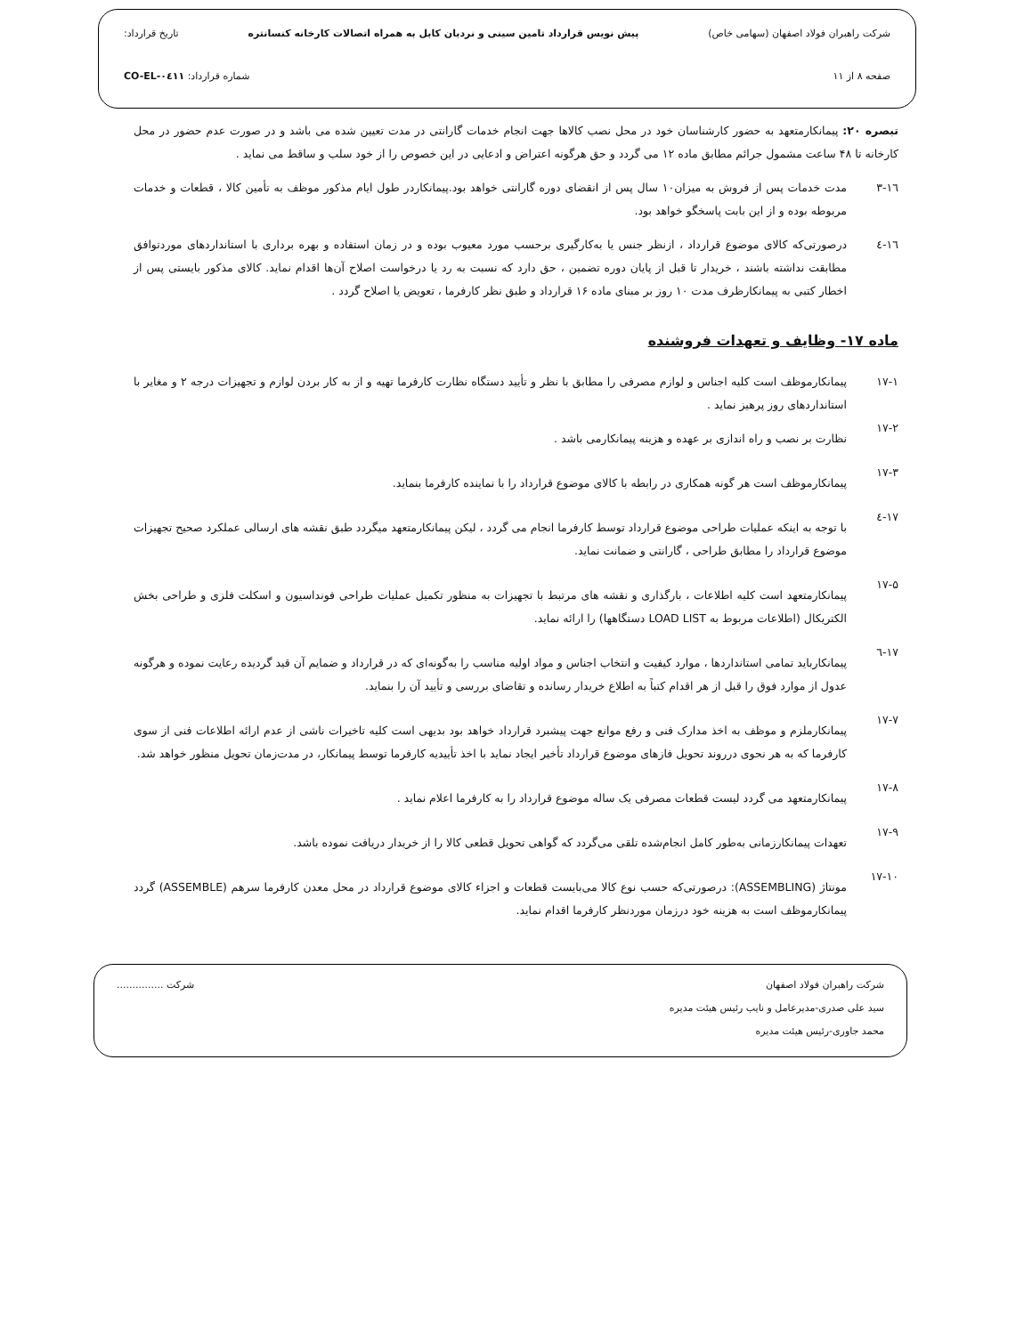شرکت راهبران فولاد اصفهان (سهامی خاص) پیش نویس قرارداد تامین سینی و نردبان کابل به همراه اتصالات کارخانه کنسانتره تاریخ قرارداد:
صفحه ۸ از ۱۱ شماره قرارداد: CO-EL-۰٤۱۱
تبصره ۲۰: پیمانکارمتعهد به حضور کارشناسان خود در محل نصب کالاها جهت انجام خدمات گارانتی در مدت تعیین شده می باشد و در صورت عدم حضور در محل کارخانه تا ۴۸ ساعت مشمول جرائم مطابق ماده ۱۲ می گردد و حق هرگونه اعتراض و ادعایی در این خصوص را از خود سلب و ساقط می نماید .
۱٦-۳ مدت خدمات پس از فروش به میزان۱۰ سال پس از انقضای دوره گارانتی خواهد بود.پیمانکاردر طول ایام مذکور موظف به تأمین کالا ، قطعات و خدمات مربوطه بوده و از این بابت پاسخگو خواهد بود.
۱٦-٤ درصورتی‌که کالای موضوع قرارداد ، ازنظر جنس یا به‌کارگیری برحسب مورد معیوب بوده و در زمان استفاده و بهره برداری با استانداردهای موردتوافق مطابقت نداشته باشند ، خریدار تا قبل از پایان دوره تضمین ، حق دارد که نسبت به رد یا درخواست اصلاح آن‌ها اقدام نماید. کالای مذکور بایستی پس از اخطار کتبی به پیمانکارظرف مدت ۱۰ روز بر مبنای ماده ۱۶ قرارداد و طبق نظر کارفرما ، تعویض یا اصلاح گردد .
ماده ۱۷- وظایف و تعهدات فروشنده
۱۷-۱ پیمانکارموظف است کلیه اجناس و لوازم مصرفی را مطابق با نظر و تأیید دستگاه نظارت کارفرما تهیه و از به کار بردن لوازم و تجهیزات درجه ۲ و مغایر با استانداردهای روز پرهیز نماید .
۱۷-۲
نظارت بر نصب و راه اندازی بر عهده و هزینه پیمانکارمی باشد .
۱۷-۳
پیمانکارموظف است هر گونه همکاری در رابطه با کالای موضوع قرارداد را با نماینده کارفرما بنماید.
۱۷-٤
با توجه به اینکه عملیات طراحی موضوع قرارداد توسط کارفرما انجام می گردد ، لیکن پیمانکارمتعهد میگردد طبق نقشه های ارسالی عملکرد صحیح تجهیزات موضوع قرارداد را مطابق طراحی ، گارانتی و ضمانت نماید.
۱۷-۵
پیمانکارمتعهد است کلیه اطلاعات ، بارگذاری و نقشه های مرتبط با تجهیزات به منظور تکمیل عملیات طراحی فونداسیون و اسکلت فلزی و طراحی بخش الکتریکال (اطلاعات مربوط به LOAD LIST دستگاهها) را ارائه نماید.
۱۷-٦
پیمانکارباید تمامی استانداردها ، موارد کیفیت و انتخاب اجناس و مواد اولیه مناسب را به‌گونه‌ای که در قرارداد و ضمایم آن قید گردیده رعایت نموده و هرگونه عدول از موارد فوق را قبل از هر اقدام کتباً به اطلاع خریدار رسانده و تقاضای بررسی و تأیید آن را بنماید.
۱۷-۷
پیمانکارملزم و موظف به اخذ مدارک فنی و رفع موانع جهت پیشبرد قرارداد خواهد بود بدیهی است کلیه تاخیرات ناشی از عدم ارائه اطلاعات فنی از سوی کارفرما که به هر نحوی درروند تحویل فازهای موضوع قرارداد تأخیر ایجاد نماید با اخذ تأییدیه کارفرما توسط پیمانکار، در مدت‌زمان تحویل منظور خواهد شد.
۱۷-۸
پیمانکارمتعهد می گردد لیست قطعات مصرفی یک ساله موضوع قرارداد را به کارفرما اعلام نماید .
۱۷-۹
تعهدات پیمانکارزمانی به‌طور کامل انجام‌شده تلقی می‌گردد که گواهی تحویل قطعی کالا را از خریدار دریافت نموده باشد.
۱۷-۱۰
مونتاژ (ASSEMBLING): درصورتی‌که حسب نوع کالا می‌بایست قطعات و اجزاء کالای موضوع قرارداد در محل معدن کارفرما سرهم (ASSEMBLE) گردد پیمانکارموظف است به هزینه خود درزمان موردنظر کارفرما اقدام نماید.
شرکت راهبران فولاد اصفهان
سید علی صدری-مدیرعامل و نایب رئیس هیئت مدیره
محمد جاوری-رئیس هیئت مدیره
شرکت ...............